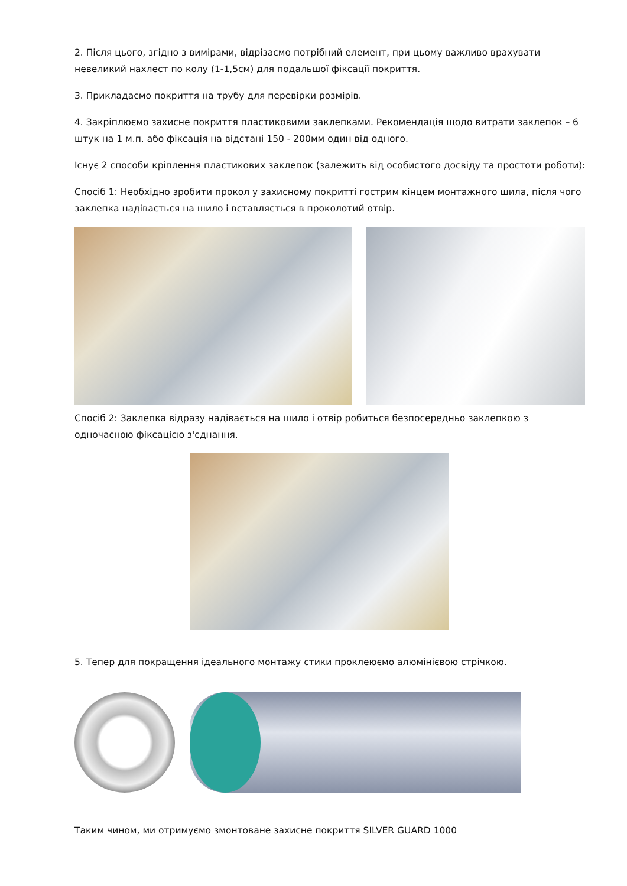2. Після цього, згідно з вимірами, відрізаємо потрібний елемент, при цьому важливо врахувати невеликий нахлест по колу (1-1,5см) для подальшої фіксації покриття.
3. Прикладаємо покриття на трубу для перевірки розмірів.
4. Закріплюємо захисне покриття пластиковими заклепками. Рекомендація щодо витрати заклепок – 6 штук на 1 м.п. або фіксація на відстані 150 - 200мм один від одного.
Існує 2 способи кріплення пластикових заклепок (залежить від особистого досвіду та простоти роботи):
Спосіб 1: Необхідно зробити прокол у захисному покритті гострим кінцем монтажного шила, після чого заклепка надівається на шило і вставляється в проколотий отвір.
Спосіб 2: Заклепка відразу надівається на шило і отвір робиться безпосередньо заклепкою з одночасною фіксацією з'єднання.
5. Тепер для покращення ідеального монтажу стики проклеюємо алюмінієвою стрічкою.
Таким чином, ми отримуємо змонтоване захисне покриття SILVER GUARD 1000